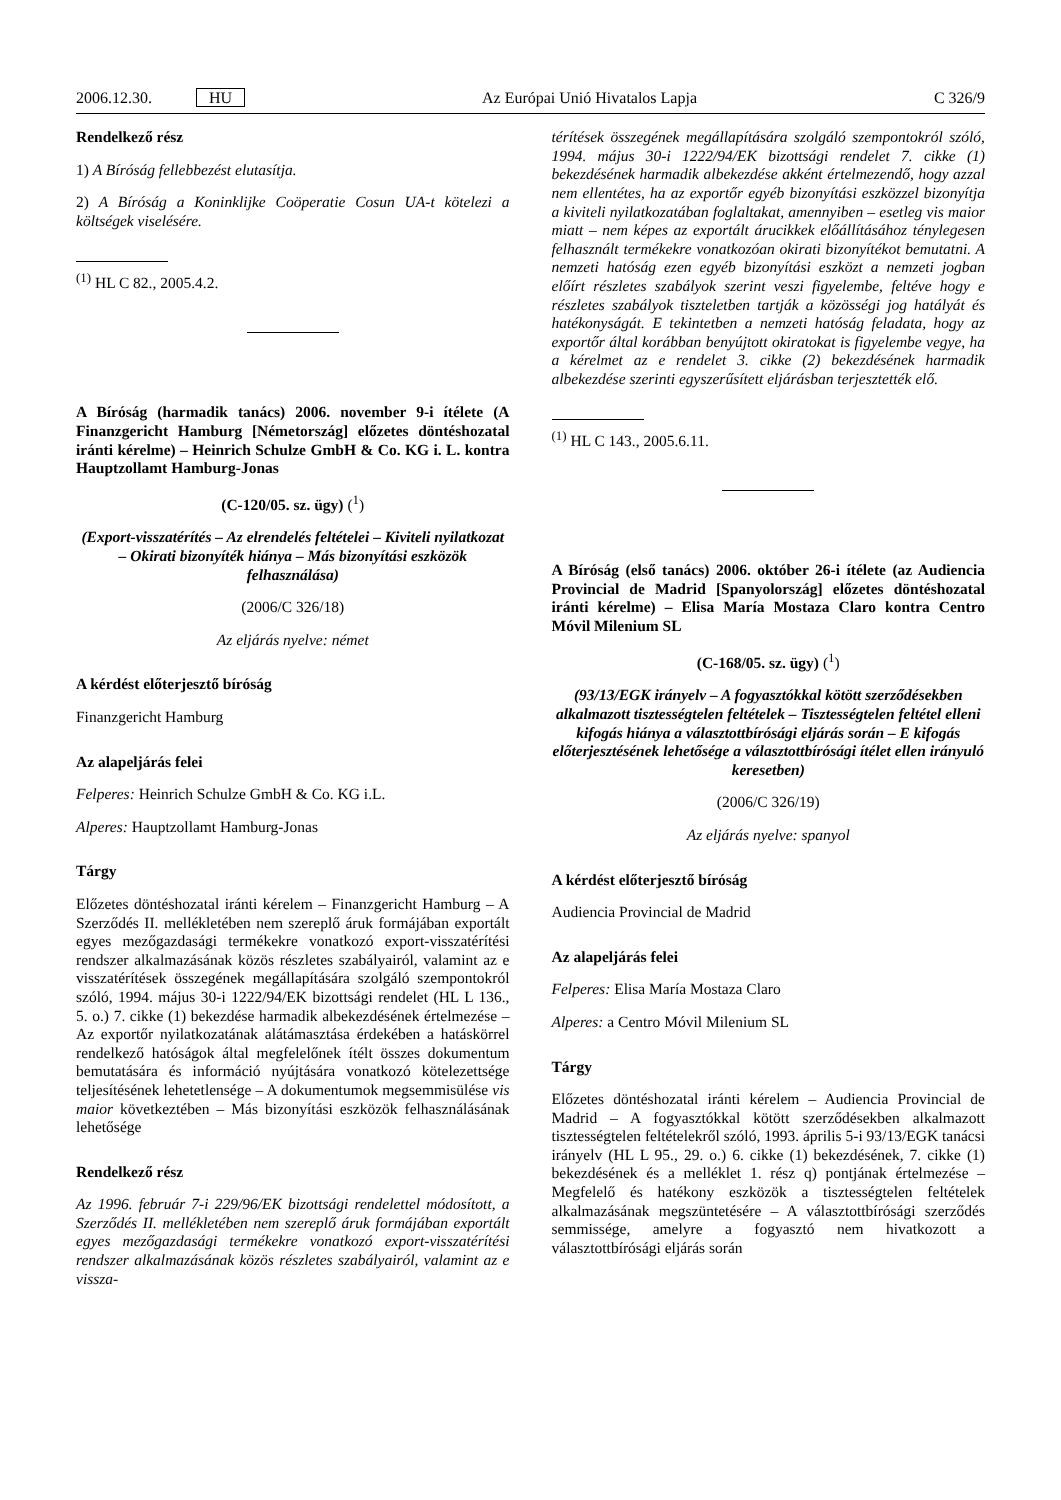2006.12.30. HU Az Európai Unió Hivatalos Lapja C 326/9
Rendelkező rész
1) A Bíróság fellebbezést elutasítja.
2) A Bíróság a Koninklijke Coöperatie Cosun UA-t kötelezi a költségek viselésére.
<sup>(1)</sup> HL C 82., 2005.4.2.
A Bíróság (harmadik tanács) 2006. november 9-i ítélete (A Finanzgericht Hamburg [Németország] előzetes döntéshozatal iránti kérelme) – Heinrich Schulze GmbH & Co. KG i. L. kontra Hauptzollamt Hamburg-Jonas
(C-120/05. sz. ügy) (<sup>1</sup>)
(Export-visszatérítés – Az elrendelés feltételei – Kiviteli nyilatkozat – Okirati bizonyíték hiánya – Más bizonyítási eszközök felhasználása)
(2006/C 326/18)
Az eljárás nyelve: német
A kérdést előterjesztő bíróság
Finanzgericht Hamburg
Az alapeljárás felei
Felperes: Heinrich Schulze GmbH & Co. KG i.L.
Alperes: Hauptzollamt Hamburg-Jonas
Tárgy
Előzetes döntéshozatal iránti kérelem – Finanzgericht Hamburg – A Szerződés II. mellékletében nem szereplő áruk formájában exportált egyes mezőgazdasági termékekre vonatkozó export-visszatérítési rendszer alkalmazásának közös részletes szabályairól, valamint az e visszatérítések összegének megállapítására szolgáló szempontokról szóló, 1994. május 30-i 1222/94/EK bizottsági rendelet (HL L 136., 5. o.) 7. cikke (1) bekezdése harmadik albekezdésének értelmezése – Az exportőr nyilatkozatának alátámasztása érdekében a hatáskörrel rendelkező hatóságok által megfelelőnek ítélt összes dokumentum bemutatására és információ nyújtására vonatkozó kötelezettsége teljesítésének lehetetlensége – A dokumentumok megsemmisülése vis maior következtében – Más bizonyítási eszközök felhasználásának lehetősége
Rendelkező rész
Az 1996. február 7-i 229/96/EK bizottsági rendelettel módosított, a Szerződés II. mellékletében nem szereplő áruk formájában exportált egyes mezőgazdasági termékekre vonatkozó export-visszatérítési rendszer alkalmazásának közös részletes szabályairól, valamint az e vissza-
térítések összegének megállapítására szolgáló szempontokról szóló, 1994. május 30-i 1222/94/EK bizottsági rendelet 7. cikke (1) bekezdésének harmadik albekezdése akként értelmezendő, hogy azzal nem ellentétes, ha az exportőr egyéb bizonyítási eszközzel bizonyítja a kiviteli nyilatkozatában foglaltakat, amennyiben – esetleg vis maior miatt – nem képes az exportált árucikkek előállításához ténylegesen felhasznált termékekre vonatkozóan okirati bizonyítékot bemutatni. A nemzeti hatóság ezen egyéb bizonyítási eszközt a nemzeti jogban előírt részletes szabályok szerint veszi figyelembe, feltéve hogy e részletes szabályok tiszteletben tartják a közösségi jog hatályát és hatékonyságát. E tekintetben a nemzeti hatóság feladata, hogy az exportőr által korábban benyújtott okiratokat is figyelembe vegye, ha a kérelmet az e rendelet 3. cikke (2) bekezdésének harmadik albekezdése szerinti egyszerűsített eljárásban terjesztették elő.
<sup>(1)</sup> HL C 143., 2005.6.11.
A Bíróság (első tanács) 2006. október 26-i ítélete (az Audiencia Provincial de Madrid [Spanyolország] előzetes döntéshozatal iránti kérelme) – Elisa María Mostaza Claro kontra Centro Móvil Milenium SL
(C-168/05. sz. ügy) (<sup>1</sup>)
(93/13/EGK irányelv – A fogyasztókkal kötött szerződésekben alkalmazott tisztességtelen feltételek – Tisztességtelen feltétel elleni kifogás hiánya a választottbírósági eljárás során – E kifogás előterjesztésének lehetősége a választottbírósági ítélet ellen irányuló keresetben)
(2006/C 326/19)
Az eljárás nyelve: spanyol
A kérdést előterjesztő bíróság
Audiencia Provincial de Madrid
Az alapeljárás felei
Felperes: Elisa María Mostaza Claro
Alperes: a Centro Móvil Milenium SL
Tárgy
Előzetes döntéshozatal iránti kérelem – Audiencia Provincial de Madrid – A fogyasztókkal kötött szerződésekben alkalmazott tisztességtelen feltételekről szóló, 1993. április 5-i 93/13/EGK tanácsi irányelv (HL L 95., 29. o.) 6. cikke (1) bekezdésének, 7. cikke (1) bekezdésének és a melléklet 1. rész q) pontjának értelmezése – Megfelelő és hatékony eszközök a tisztességtelen feltételek alkalmazásának megszüntetésére – A választottbírósági szerződés semmissége, amelyre a fogyasztó nem hivatkozott a választottbírósági eljárás során